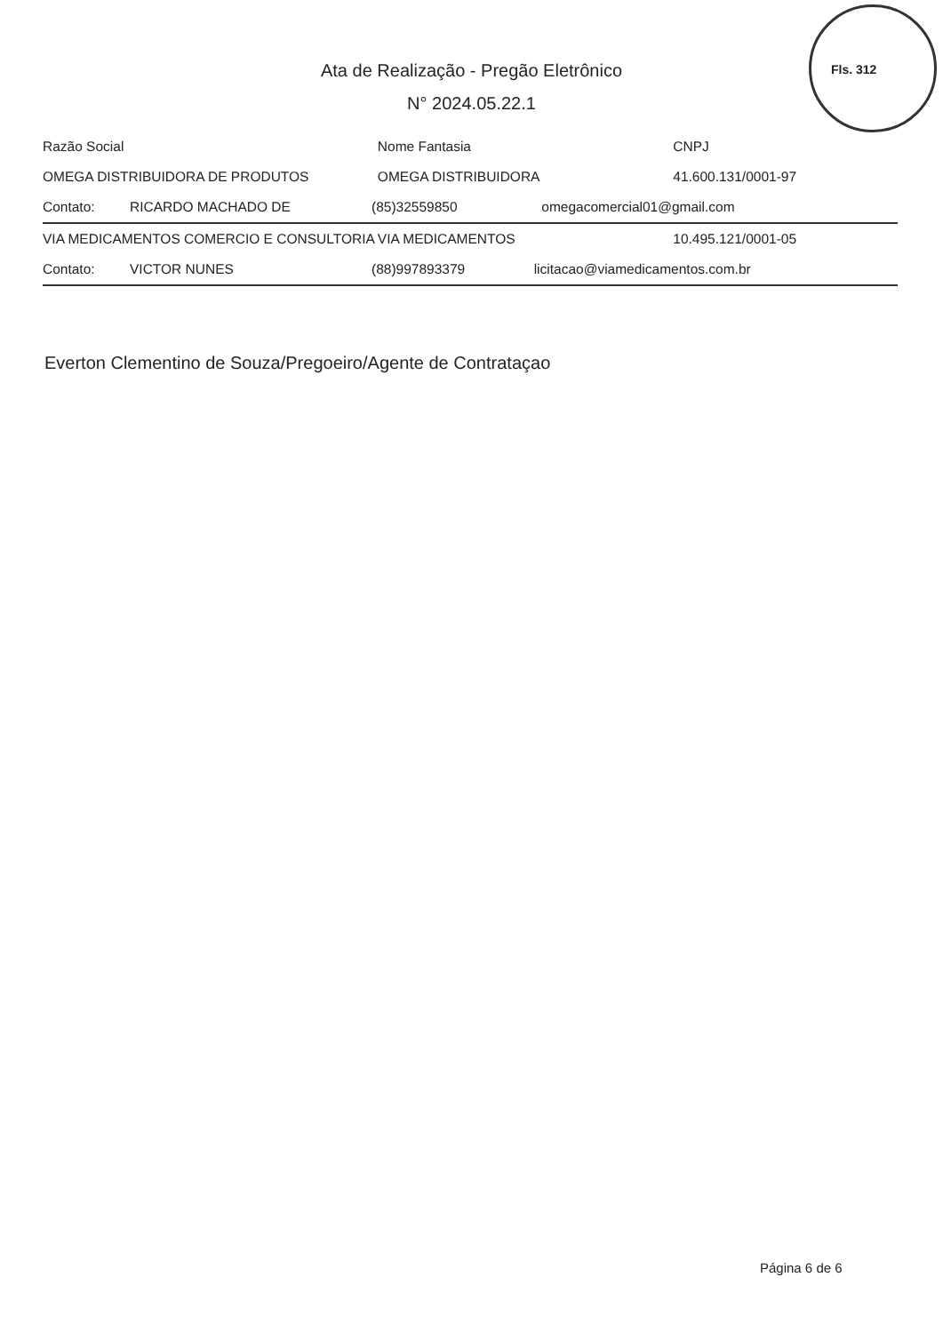Fls. 312
Ata de Realização - Pregão Eletrônico
N° 2024.05.22.1
| Razão Social | | | Nome Fantasia | CNPJ |
| --- | --- | --- | --- | --- |
| OMEGA DISTRIBUIDORA DE PRODUTOS | | | OMEGA DISTRIBUIDORA | 41.600.131/0001-97 |
| Contato: | RICARDO MACHADO DE | (85)32559850 omegacomercial01@gmail.com | | |
| VIA MEDICAMENTOS COMERCIO E CONSULTORIA | | | VIA MEDICAMENTOS | 10.495.121/0001-05 |
| Contato: | VICTOR NUNES | (88)997893379 licitacao@viamedicamentos.com.br | | |
Everton Clementino de Souza/Pregoeiro/Agente de Contrataçao
Página 6 de 6